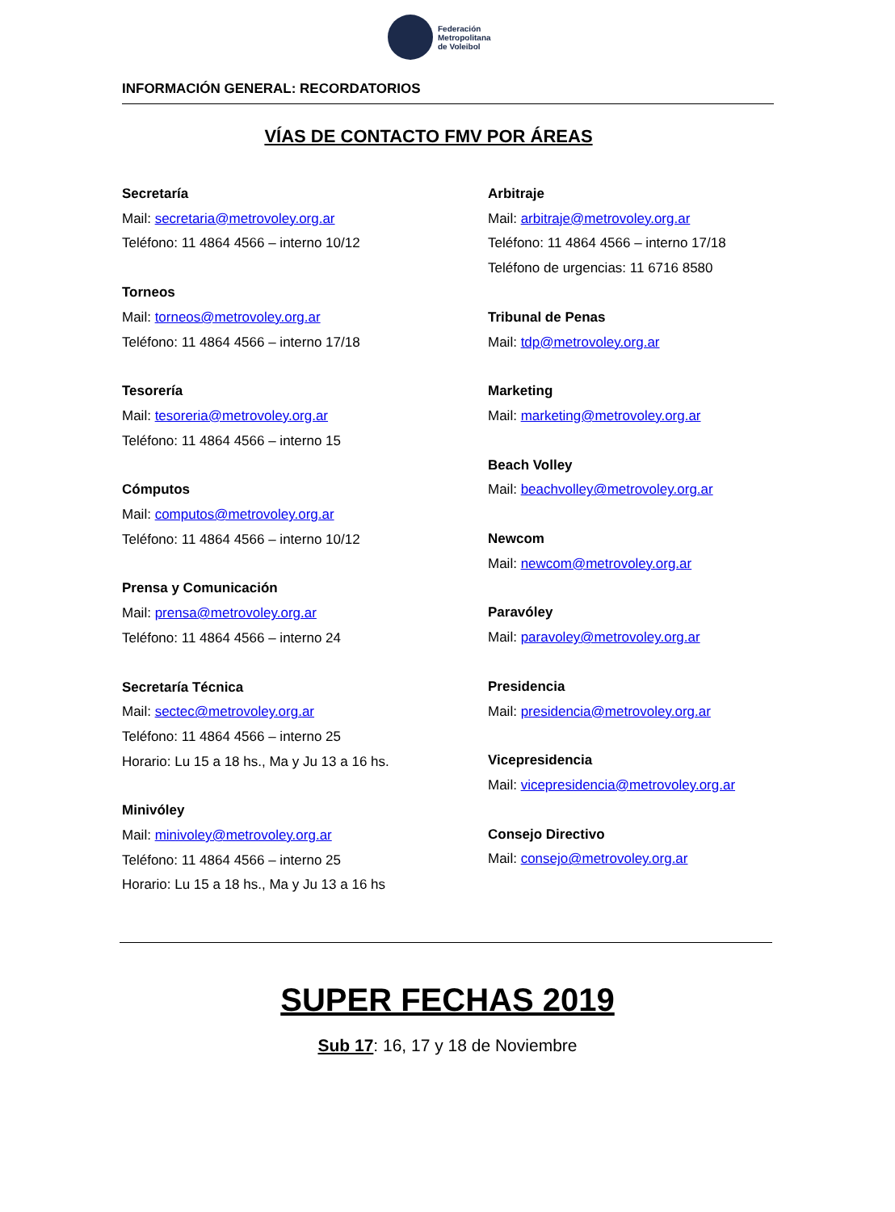Federación
Metropolitana
de Voleibol
INFORMACIÓN GENERAL: RECORDATORIOS
VÍAS DE CONTACTO FMV POR ÁREAS
Secretaría
Mail: secretaria@metrovoley.org.ar
Teléfono: 11 4864 4566 – interno 10/12
Torneos
Mail: torneos@metrovoley.org.ar
Teléfono: 11 4864 4566 – interno 17/18
Tesorería
Mail: tesoreria@metrovoley.org.ar
Teléfono: 11 4864 4566 – interno 15
Cómputos
Mail: computos@metrovoley.org.ar
Teléfono: 11 4864 4566 – interno 10/12
Prensa y Comunicación
Mail: prensa@metrovoley.org.ar
Teléfono: 11 4864 4566 – interno 24
Secretaría Técnica
Mail: sectec@metrovoley.org.ar
Teléfono: 11 4864 4566 – interno 25
Horario: Lu 15 a 18 hs., Ma y Ju 13 a 16 hs.
Minivóley
Mail: minivoley@metrovoley.org.ar
Teléfono: 11 4864 4566 – interno 25
Horario: Lu 15 a 18 hs., Ma y Ju 13 a 16 hs
Arbitraje
Mail: arbitraje@metrovoley.org.ar
Teléfono: 11 4864 4566 – interno 17/18
Teléfono de urgencias: 11 6716 8580
Tribunal de Penas
Mail: tdp@metrovoley.org.ar
Marketing
Mail: marketing@metrovoley.org.ar
Beach Volley
Mail: beachvolley@metrovoley.org.ar
Newcom
Mail: newcom@metrovoley.org.ar
Paravóley
Mail: paravoley@metrovoley.org.ar
Presidencia
Mail: presidencia@metrovoley.org.ar
Vicepresidencia
Mail: vicepresidencia@metrovoley.org.ar
Consejo Directivo
Mail: consejo@metrovoley.org.ar
SUPER FECHAS 2019
Sub 17: 16, 17 y 18 de Noviembre